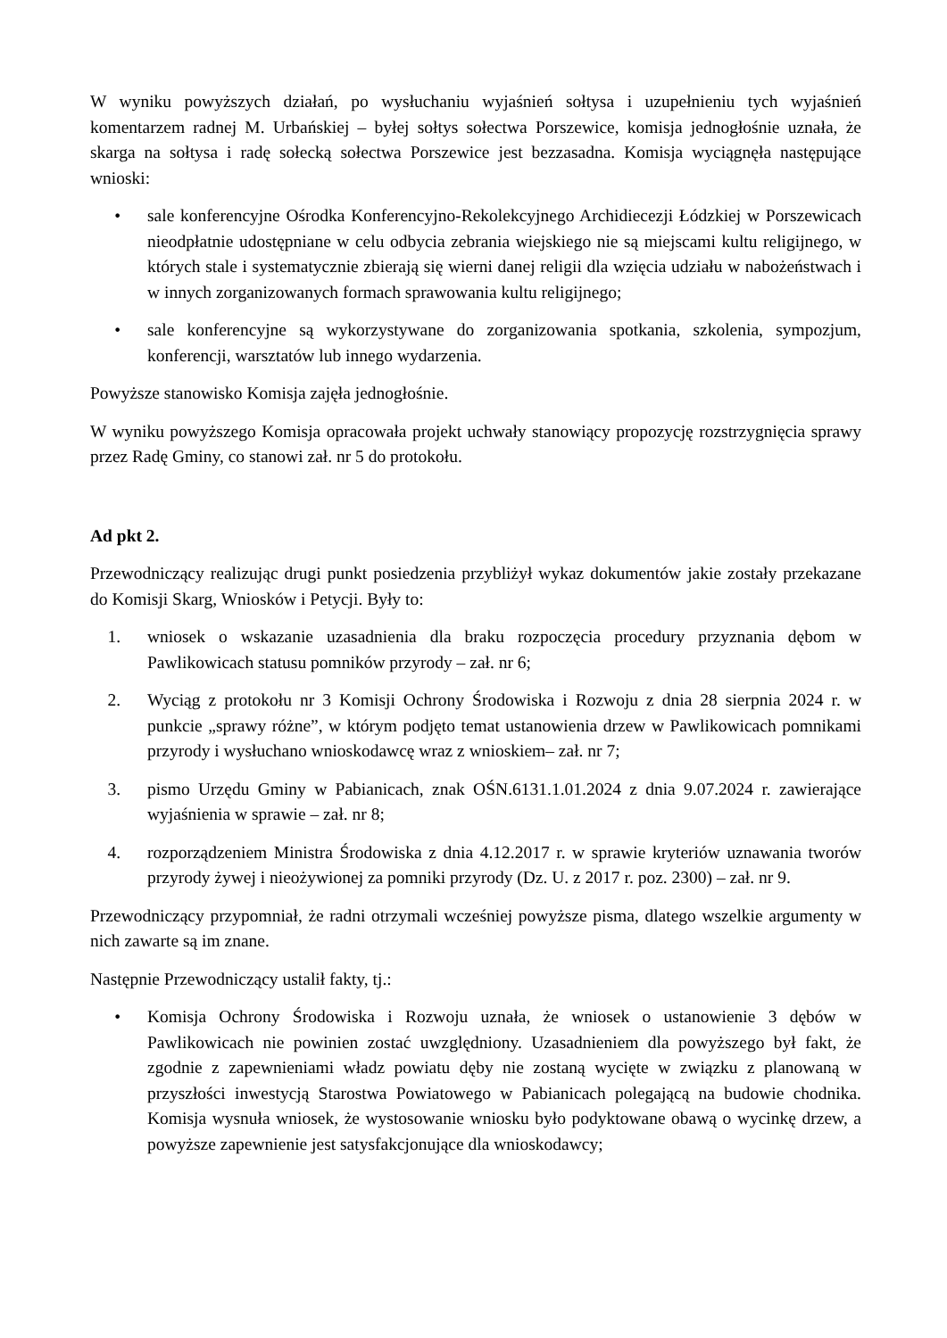W wyniku powyższych działań, po wysłuchaniu wyjaśnień sołtysa i uzupełnieniu tych wyjaśnień komentarzem radnej M. Urbańskiej – byłej sołtys sołectwa Porszewice, komisja jednogłośnie uznała, że skarga na sołtysa i radę sołecką sołectwa Porszewice jest bezzasadna. Komisja wyciągnęła następujące wnioski:
• sale konferencyjne Ośrodka Konferencyjno-Rekolekcyjnego Archidiecezji Łódzkiej w Porszewicach nieodpłatnie udostępniane w celu odbycia zebrania wiejskiego nie są miejscami kultu religijnego, w których stale i systematycznie zbierają się wierni danej religii dla wzięcia udziału w nabożeństwach i w innych zorganizowanych formach sprawowania kultu religijnego;
• sale konferencyjne są wykorzystywane do zorganizowania spotkania, szkolenia, sympozjum, konferencji, warsztatów lub innego wydarzenia.
Powyższe stanowisko Komisja zajęła jednogłośnie.
W wyniku powyższego Komisja opracowała projekt uchwały stanowiący propozycję rozstrzygnięcia sprawy przez Radę Gminy, co stanowi zał. nr 5 do protokołu.
Ad pkt 2.
Przewodniczący realizując drugi punkt posiedzenia przybliżył wykaz dokumentów jakie zostały przekazane do Komisji Skarg, Wniosków i Petycji. Były to:
1. wniosek o wskazanie uzasadnienia dla braku rozpoczęcia procedury przyznania dębom w Pawlikowicach statusu pomników przyrody – zał. nr 6;
2. Wyciąg z protokołu nr 3 Komisji Ochrony Środowiska i Rozwoju z dnia 28 sierpnia 2024 r. w punkcie „sprawy różne”, w którym podjęto temat ustanowienia drzew w Pawlikowicach pomnikami przyrody i wysłuchano wnioskodawcę wraz z wnioskiem– zał. nr 7;
3. pismo Urzędu Gminy w Pabianicach, znak OŚN.6131.1.01.2024 z dnia 9.07.2024 r. zawierające wyjaśnienia w sprawie – zał. nr 8;
4. rozporządzeniem Ministra Środowiska z dnia 4.12.2017 r. w sprawie kryteriów uznawania tworów przyrody żywej i nieożywionej za pomniki przyrody (Dz. U. z 2017 r. poz. 2300) – zał. nr 9.
Przewodniczący przypomniał, że radni otrzymali wcześniej powyższe pisma, dlatego wszelkie argumenty w nich zawarte są im znane.
Następnie Przewodniczący ustalił fakty, tj.:
• Komisja Ochrony Środowiska i Rozwoju uznała, że wniosek o ustanowienie 3 dębów w Pawlikowicach nie powinien zostać uwzględniony. Uzasadnieniem dla powyższego był fakt, że zgodnie z zapewnieniami władz powiatu dęby nie zostaną wycięte w związku z planowaną w przyszłości inwestycją Starostwa Powiatowego w Pabianicach polegającą na budowie chodnika. Komisja wysnuła wniosek, że wystosowanie wniosku było podyktowane obawą o wycinkę drzew, a powyższe zapewnienie jest satysfakcjonujące dla wnioskodawcy;